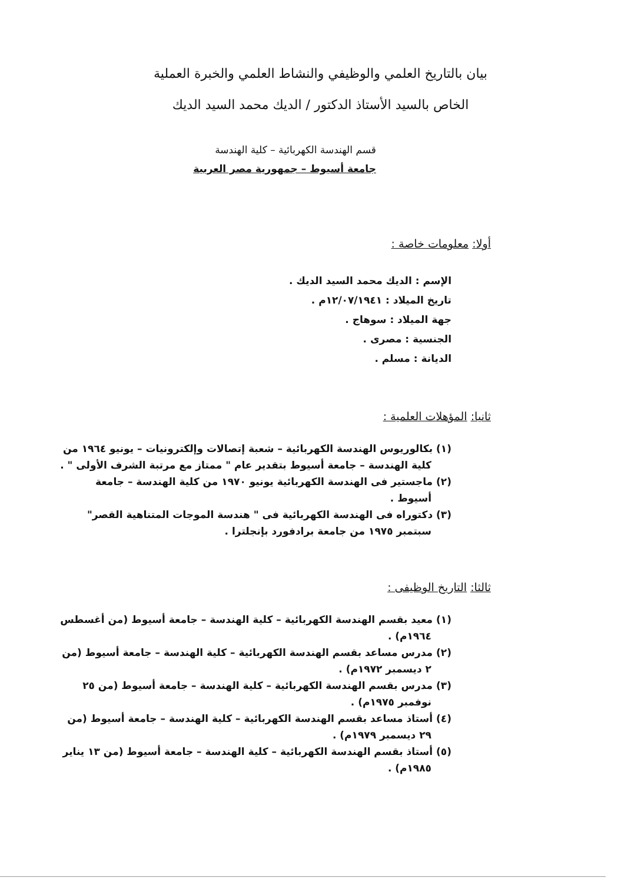بيان بالتاريخ العلمي والوظيفي والنشاط العلمي والخبرة العملية
الخاص بالسيد الأستاذ الدكتور / الديك محمد السيد الديك
قسم الهندسة الكهربائية – كلية الهندسة
جامعة أسيوط – جمهورية مصر العربية
أولا: معلومات خاصة :
الإسم : الديك محمد السيد الديك .
تاريخ الميلاد : ١٢/٠٧/١٩٤١م .
جهة الميلاد : سوهاج .
الجنسية : مصرى .
الديانة : مسلم .
ثانيا: المؤهلات العلمية :
(١) بكالوريوس الهندسة الكهربائية – شعبة إتصالات وإلكترونيات – يونيو ١٩٦٤ من كلية الهندسة – جامعة أسيوط بتقدير عام " ممتاز مع مرتبة الشرف الأولى " .
(٢) ماجستير فى الهندسة الكهربائية يونيو ١٩٧٠ من كلية الهندسة – جامعة أسيوط .
(٣) دكتوراه فى الهندسة الكهربائية فى " هندسة الموجات المتناهية القصر" سبتمبر ١٩٧٥ من جامعة برادفورد بإنجلترا .
ثالثا: التاريخ الوظيفى :
(١) معيد بقسم الهندسة الكهربائية – كلية الهندسة – جامعة أسيوط (من أغسطس ١٩٦٤م) .
(٢) مدرس مساعد بقسم الهندسة الكهربائية – كلية الهندسة – جامعة أسيوط (من ٢ ديسمبر ١٩٧٢م) .
(٣) مدرس بقسم الهندسة الكهربائية – كلية الهندسة – جامعة أسيوط (من ٢٥ نوفمبر ١٩٧٥م) .
(٤) أستاذ مساعد بقسم الهندسة الكهربائية – كلية الهندسة – جامعة أسيوط (من ٢٩ ديسمبر ١٩٧٩م) .
(٥) أستاذ بقسم الهندسة الكهربائية – كلية الهندسة – جامعة أسيوط (من ١٣ يناير ١٩٨٥م) .